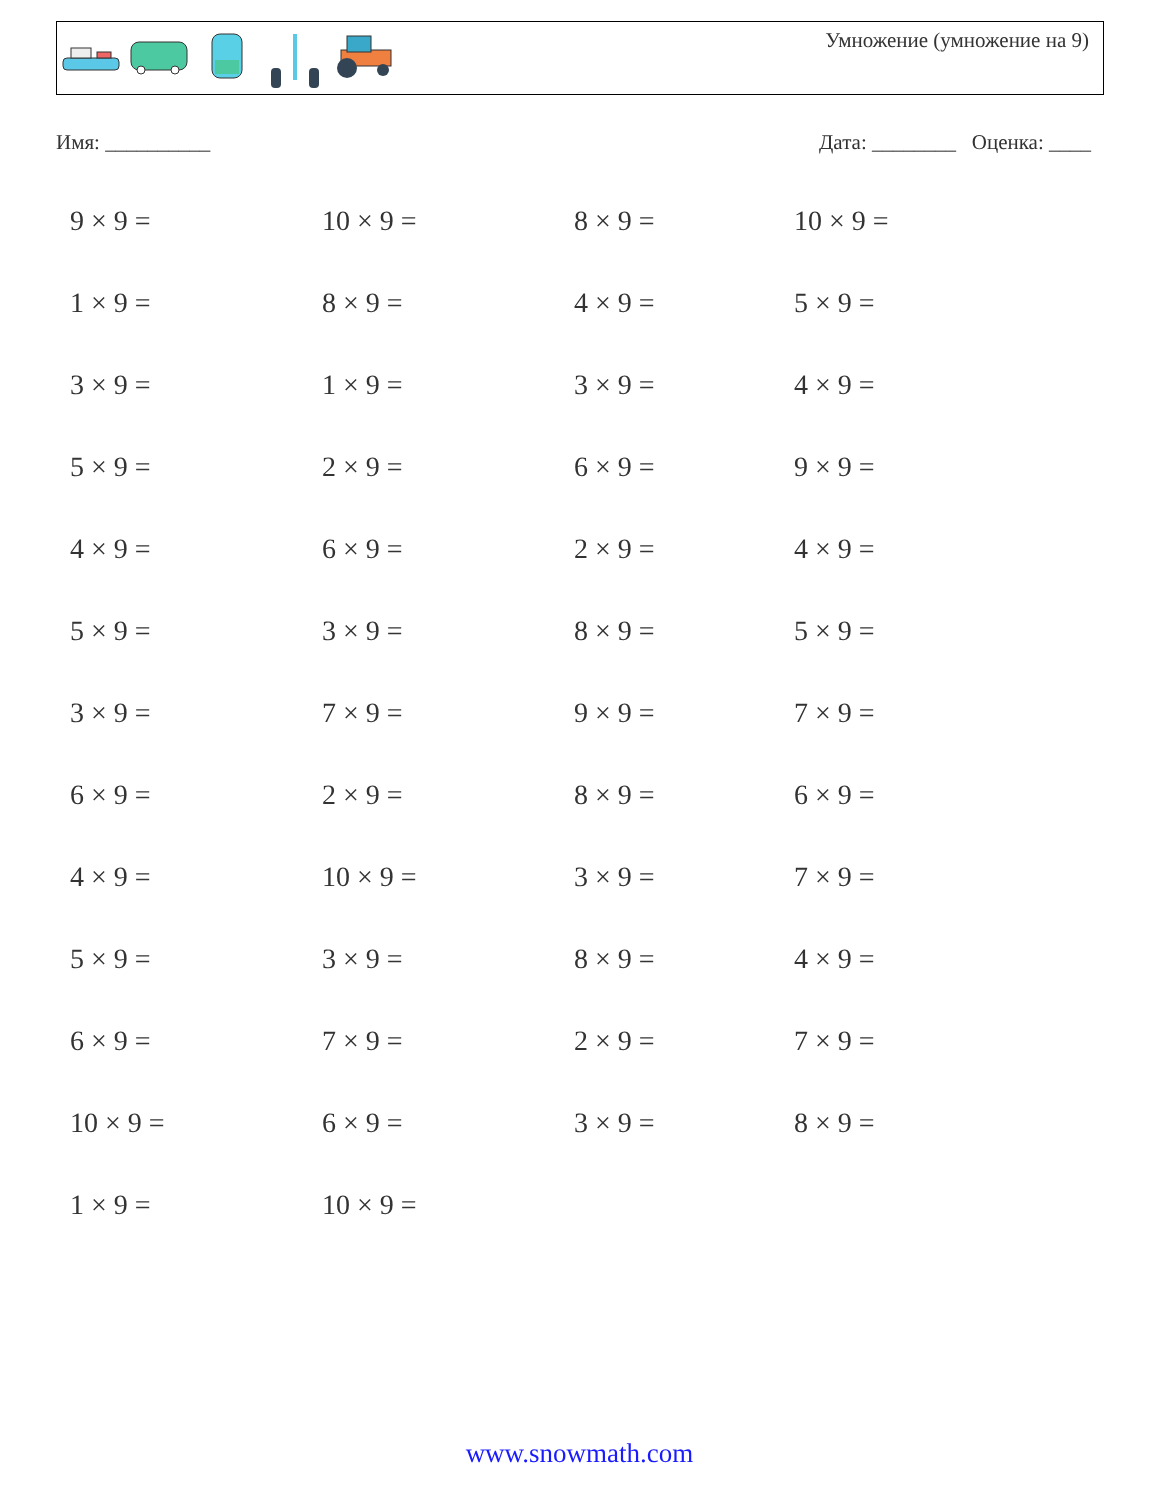Умножение (умножение на 9)
Имя: __________ Дата: ________ Оценка: ____
9 × 9 =
10 × 9 =
8 × 9 =
10 × 9 =
1 × 9 =
8 × 9 =
4 × 9 =
5 × 9 =
3 × 9 =
1 × 9 =
3 × 9 =
4 × 9 =
5 × 9 =
2 × 9 =
6 × 9 =
9 × 9 =
4 × 9 =
6 × 9 =
2 × 9 =
4 × 9 =
5 × 9 =
3 × 9 =
8 × 9 =
5 × 9 =
3 × 9 =
7 × 9 =
9 × 9 =
7 × 9 =
6 × 9 =
2 × 9 =
8 × 9 =
6 × 9 =
4 × 9 =
10 × 9 =
3 × 9 =
7 × 9 =
5 × 9 =
3 × 9 =
8 × 9 =
4 × 9 =
6 × 9 =
7 × 9 =
2 × 9 =
7 × 9 =
10 × 9 =
6 × 9 =
3 × 9 =
8 × 9 =
1 × 9 =
10 × 9 =
www.snowmath.com